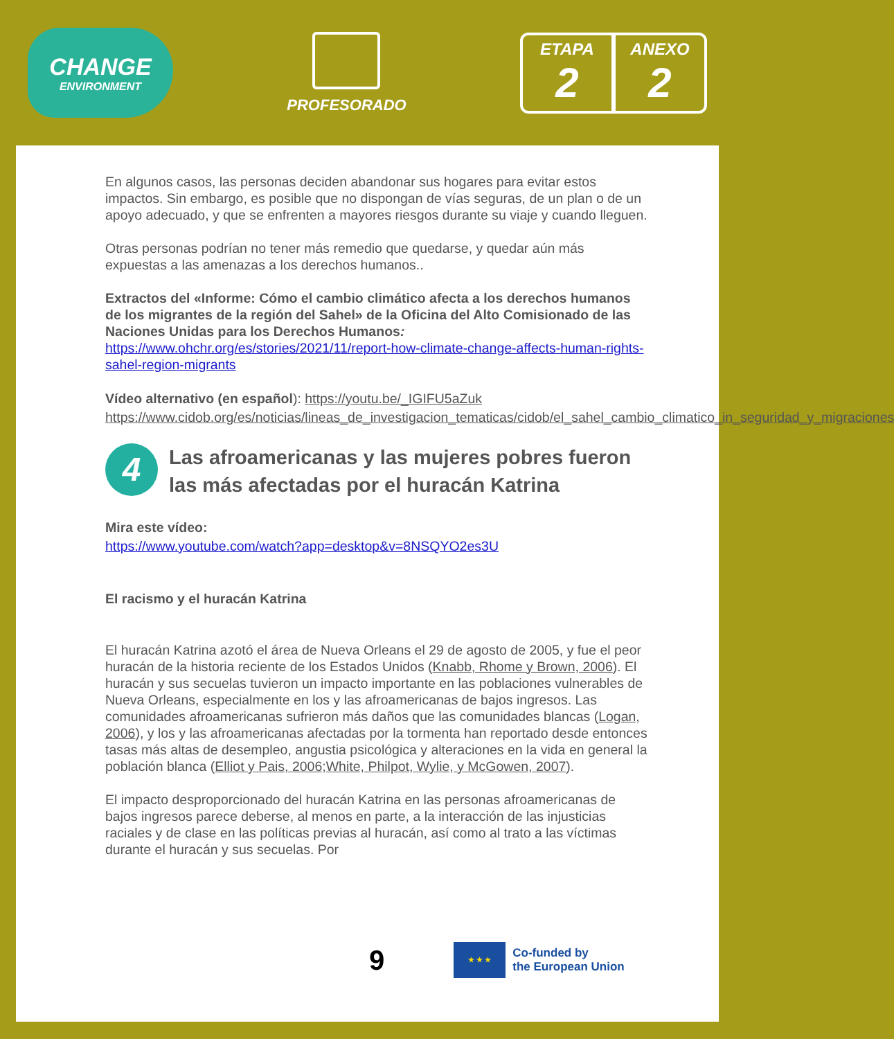CHANGE
ENVIRONMENT
PROFESORADO
ETAPA
2
ANEXO
2
En algunos casos, las personas deciden abandonar sus hogares para evitar estos impactos. Sin embargo, es posible que no dispongan de vías seguras, de un plan o de un apoyo adecuado, y que se enfrenten a mayores riesgos durante su viaje y cuando lleguen.
Otras personas podrían no tener más remedio que quedarse, y quedar aún más expuestas a las amenazas a los derechos humanos..
Extractos del «Informe: Cómo el cambio climático afecta a los derechos humanos de los migrantes de la región del Sahel» de la Oficina del Alto Comisionado de las Naciones Unidas para los Derechos Humanos: https://www.ohchr.org/es/stories/2021/11/report-how-climate-change-affects-human-rights-sahel-region-migrants
Vídeo alternativo (en español): https://youtu.be/_IGIFU5aZuk https://www.cidob.org/es/noticias/lineas_de_investigacion_tematicas/cidob/el_sahel_cambio_climatico_in_seguridad_y_migraciones
4 Las afroamericanas y las mujeres pobres fueron las más afectadas por el huracán Katrina
Mira este vídeo:
https://www.youtube.com/watch?app=desktop&v=8NSQYO2es3U
El racismo y el huracán Katrina
El huracán Katrina azotó el área de Nueva Orleans el 29 de agosto de 2005, y fue el peor huracán de la historia reciente de los Estados Unidos (Knabb, Rhome y Brown, 2006). El huracán y sus secuelas tuvieron un impacto importante en las poblaciones vulnerables de Nueva Orleans, especialmente en los y las afroamericanas de bajos ingresos. Las comunidades afroamericanas sufrieron más daños que las comunidades blancas (Logan, 2006), y los y las afroamericanas afectadas por la tormenta han reportado desde entonces tasas más altas de desempleo, angustia psicológica y alteraciones en la vida en general la población blanca (Elliot y Pais, 2006;White, Philpot, Wylie, y McGowen, 2007).
El impacto desproporcionado del huracán Katrina en las personas afroamericanas de bajos ingresos parece deberse, al menos en parte, a la interacción de las injusticias raciales y de clase en las políticas previas al huracán, así como al trato a las víctimas durante el huracán y sus secuelas. Por
9
★ ★ ★
Co-funded by
the European Union